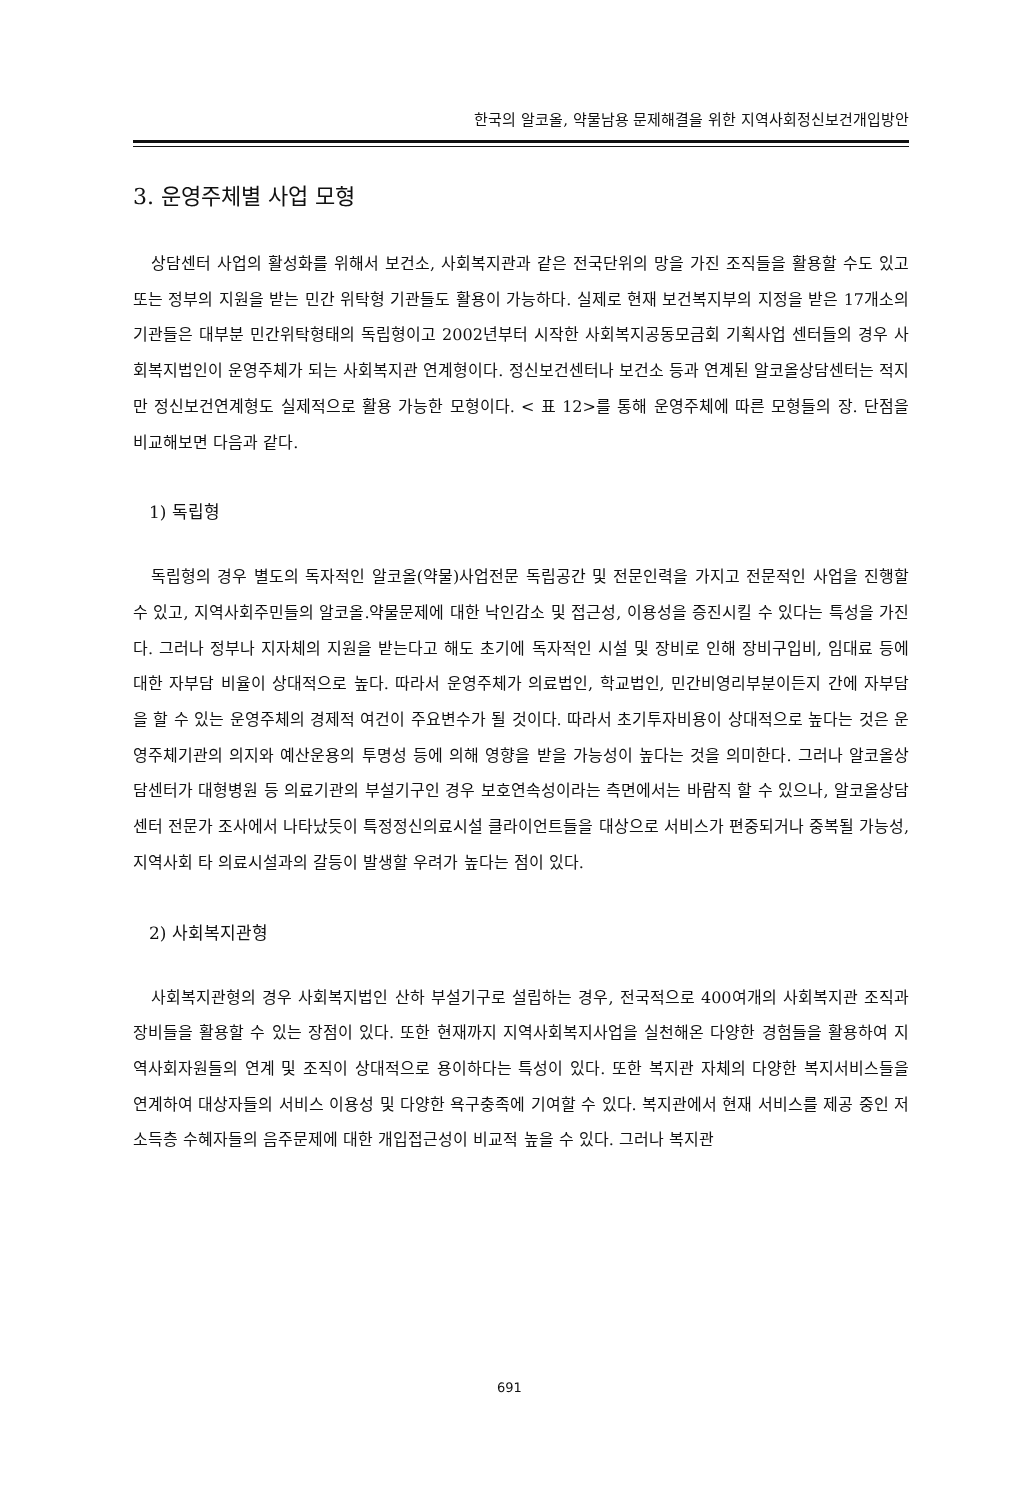한국의 알코올, 약물남용 문제해결을 위한 지역사회정신보건개입방안
3. 운영주체별 사업 모형
상담센터 사업의 활성화를 위해서 보건소, 사회복지관과 같은 전국단위의 망을 가진 조직들을 활용할 수도 있고 또는 정부의 지원을 받는 민간 위탁형 기관들도 활용이 가능하다. 실제로 현재 보건복지부의 지정을 받은 17개소의 기관들은 대부분 민간위탁형태의 독립형이고 2002년부터 시작한 사회복지공동모금회 기획사업 센터들의 경우 사회복지법인이 운영주체가 되는 사회복지관 연계형이다. 정신보건센터나 보건소 등과 연계된 알코올상담센터는 적지만 정신보건연계형도 실제적으로 활용 가능한 모형이다. < 표 12>를 통해 운영주체에 따른 모형들의 장. 단점을 비교해보면 다음과 같다.
1) 독립형
독립형의 경우 별도의 독자적인 알코올(약물)사업전문 독립공간 및 전문인력을 가지고 전문적인 사업을 진행할 수 있고, 지역사회주민들의 알코올.약물문제에 대한 낙인감소 및 접근성, 이용성을 증진시킬 수 있다는 특성을 가진다. 그러나 정부나 지자체의 지원을 받는다고 해도 초기에 독자적인 시설 및 장비로 인해 장비구입비, 임대료 등에 대한 자부담 비율이 상대적으로 높다. 따라서 운영주체가 의료법인, 학교법인, 민간비영리부분이든지 간에 자부담을 할 수 있는 운영주체의 경제적 여건이 주요변수가 될 것이다. 따라서 초기투자비용이 상대적으로 높다는 것은 운영주체기관의 의지와 예산운용의 투명성 등에 의해 영향을 받을 가능성이 높다는 것을 의미한다. 그러나 알코올상담센터가 대형병원 등 의료기관의 부설기구인 경우 보호연속성이라는 측면에서는 바람직 할 수 있으나, 알코올상담센터 전문가 조사에서 나타났듯이 특정정신의료시설 클라이언트들을 대상으로 서비스가 편중되거나 중복될 가능성, 지역사회 타 의료시설과의 갈등이 발생할 우려가 높다는 점이 있다.
2) 사회복지관형
사회복지관형의 경우 사회복지법인 산하 부설기구로 설립하는 경우, 전국적으로 400여개의 사회복지관 조직과 장비들을 활용할 수 있는 장점이 있다. 또한 현재까지 지역사회복지사업을 실천해온 다양한 경험들을 활용하여 지역사회자원들의 연계 및 조직이 상대적으로 용이하다는 특성이 있다. 또한 복지관 자체의 다양한 복지서비스들을 연계하여 대상자들의 서비스 이용성 및 다양한 욕구충족에 기여할 수 있다. 복지관에서 현재 서비스를 제공 중인 저소득층 수혜자들의 음주문제에 대한 개입접근성이 비교적 높을 수 있다. 그러나 복지관
691